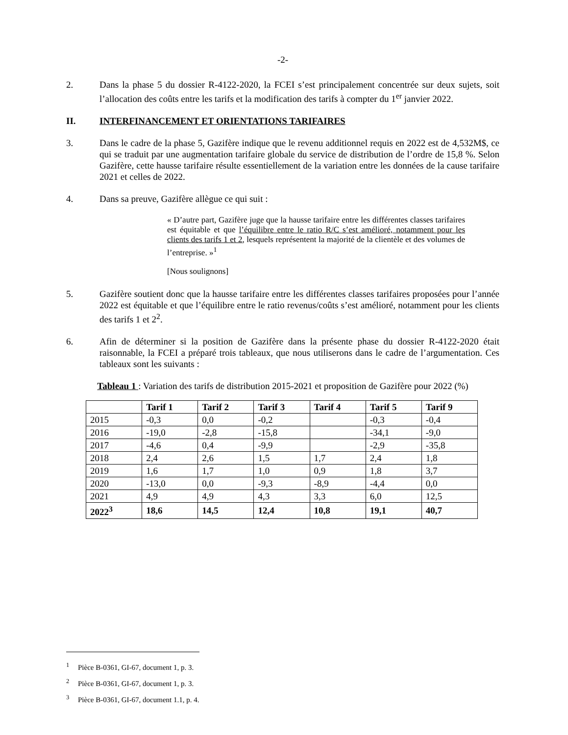-2-
2. Dans la phase 5 du dossier R-4122-2020, la FCEI s’est principalement concentrée sur deux sujets, soit l’allocation des coûts entre les tarifs et la modification des tarifs à compter du 1<sup>er</sup> janvier 2022.
II. INTERFINANCEMENT ET ORIENTATIONS TARIFAIRES
3. Dans le cadre de la phase 5, Gazifère indique que le revenu additionnel requis en 2022 est de 4,532M$, ce qui se traduit par une augmentation tarifaire globale du service de distribution de l’ordre de 15,8 %. Selon Gazifère, cette hausse tarifaire résulte essentiellement de la variation entre les données de la cause tarifaire 2021 et celles de 2022.
4. Dans sa preuve, Gazifère allègue ce qui suit :
« D’autre part, Gazifère juge que la hausse tarifaire entre les différentes classes tarifaires est équitable et que l’équilibre entre le ratio R/C s’est amélioré, notamment pour les clients des tarifs 1 et 2, lesquels représentent la majorité de la clientèle et des volumes de l’entreprise. »<sup>1</sup>
[Nous soulignons]
5. Gazifère soutient donc que la hausse tarifaire entre les différentes classes tarifaires proposées pour l’année 2022 est équitable et que l’équilibre entre le ratio revenus/coûts s’est amélioré, notamment pour les clients des tarifs 1 et 2<sup>2</sup>.
6. Afin de déterminer si la position de Gazifère dans la présente phase du dossier R-4122-2020 était raisonnable, la FCEI a préparé trois tableaux, que nous utiliserons dans le cadre de l’argumentation. Ces tableaux sont les suivants :
Tableau 1 : Variation des tarifs de distribution 2015-2021 et proposition de Gazifère pour 2022 (%)
| | Tarif 1 | Tarif 2 | Tarif 3 | Tarif 4 | Tarif 5 | Tarif 9 |
| --- | --- | --- | --- | --- | --- | --- |
| 2015 | -0,3 | 0,0 | -0,2 | | -0,3 | -0,4 |
| 2016 | -19,0 | -2,8 | -15,8 | | -34,1 | -9,0 |
| 2017 | -4,6 | 0,4 | -9,9 | | -2,9 | -35,8 |
| 2018 | 2,4 | 2,6 | 1,5 | 1,7 | 2,4 | 1,8 |
| 2019 | 1,6 | 1,7 | 1,0 | 0,9 | 1,8 | 3,7 |
| 2020 | -13,0 | 0,0 | -9,3 | -8,9 | -4,4 | 0,0 |
| 2021 | 4,9 | 4,9 | 4,3 | 3,3 | 6,0 | 12,5 |
| 2022<sup>3</sup> | 18,6 | 14,5 | 12,4 | 10,8 | 19,1 | 40,7 |
<sup>1</sup> Pièce B-0361, GI-67, document 1, p. 3.
<sup>2</sup> Pièce B-0361, GI-67, document 1, p. 3.
<sup>3</sup> Pièce B-0361, GI-67, document 1.1, p. 4.